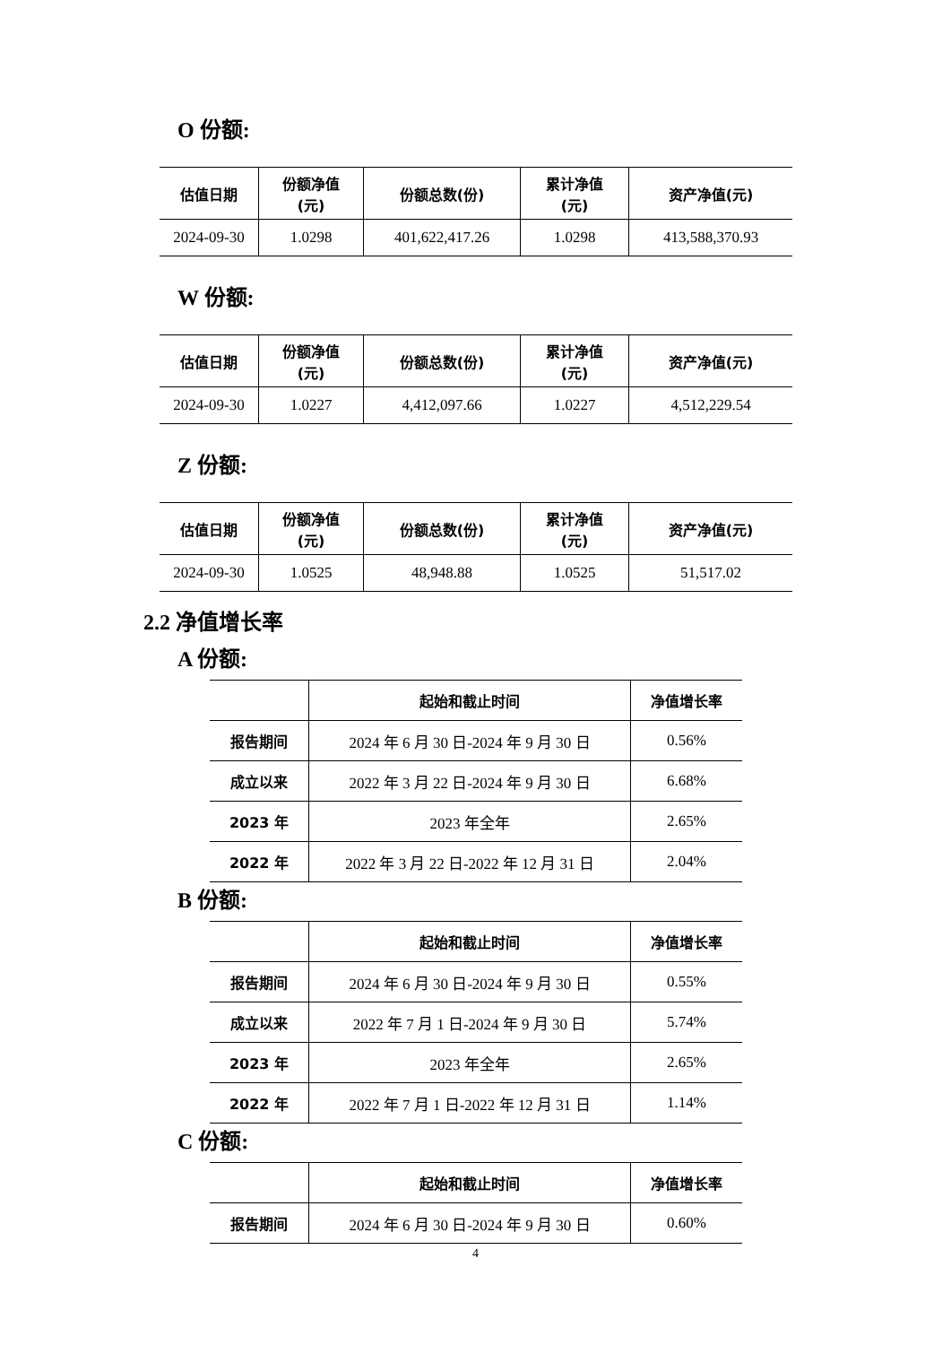O 份额:
| 估值日期 | 份额净值 (元) | 份额总数(份) | 累计净值 (元) | 资产净值(元) |
| --- | --- | --- | --- | --- |
| 2024-09-30 | 1.0298 | 401,622,417.26 | 1.0298 | 413,588,370.93 |
W 份额:
| 估值日期 | 份额净值 (元) | 份额总数(份) | 累计净值 (元) | 资产净值(元) |
| --- | --- | --- | --- | --- |
| 2024-09-30 | 1.0227 | 4,412,097.66 | 1.0227 | 4,512,229.54 |
Z 份额:
| 估值日期 | 份额净值 (元) | 份额总数(份) | 累计净值 (元) | 资产净值(元) |
| --- | --- | --- | --- | --- |
| 2024-09-30 | 1.0525 | 48,948.88 | 1.0525 | 51,517.02 |
2.2 净值增长率
A 份额:
| | 起始和截止时间 | 净值增长率 |
| --- | --- | --- |
| 报告期间 | 2024 年 6 月 30 日-2024 年 9 月 30 日 | 0.56% |
| 成立以来 | 2022 年 3 月 22 日-2024 年 9 月 30 日 | 6.68% |
| 2023 年 | 2023 年全年 | 2.65% |
| 2022 年 | 2022 年 3 月 22 日-2022 年 12 月 31 日 | 2.04% |
B 份额:
| | 起始和截止时间 | 净值增长率 |
| --- | --- | --- |
| 报告期间 | 2024 年 6 月 30 日-2024 年 9 月 30 日 | 0.55% |
| 成立以来 | 2022 年 7 月 1 日-2024 年 9 月 30 日 | 5.74% |
| 2023 年 | 2023 年全年 | 2.65% |
| 2022 年 | 2022 年 7 月 1 日-2022 年 12 月 31 日 | 1.14% |
C 份额:
| | 起始和截止时间 | 净值增长率 |
| --- | --- | --- |
| 报告期间 | 2024 年 6 月 30 日-2024 年 9 月 30 日 | 0.60% |
4